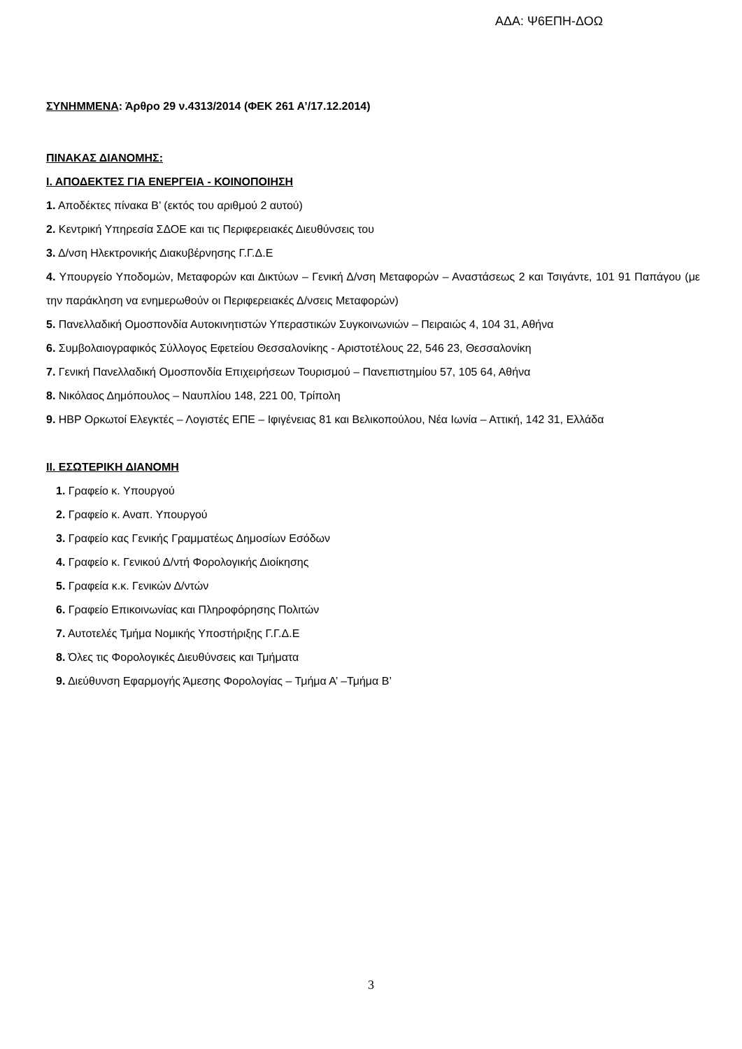ΑΔΑ: Ψ6ΕΠΗ-ΔΟΩ
ΣΥΝΗΜΜΕΝΑ: Άρθρο 29 ν.4313/2014 (ΦΕΚ 261 Α’/17.12.2014)
ΠΙΝΑΚΑΣ ΔΙΑΝΟΜΗΣ:
Ι. ΑΠΟΔΕΚΤΕΣ ΓΙΑ ΕΝΕΡΓΕΙΑ - ΚΟΙΝΟΠΟΙΗΣΗ
1. Αποδέκτες πίνακα Β’ (εκτός του αριθμού 2 αυτού)
2. Κεντρική Υπηρεσία ΣΔΟΕ και τις Περιφερειακές Διευθύνσεις του
3. Δ/νση Ηλεκτρονικής Διακυβέρνησης Γ.Γ.Δ.Ε
4. Υπουργείο Υποδομών, Μεταφορών και Δικτύων – Γενική Δ/νση Μεταφορών – Αναστάσεως 2 και Τσιγάντε, 101 91 Παπάγου (με την παράκληση να ενημερωθούν οι Περιφερειακές Δ/νσεις Μεταφορών)
5. Πανελλαδική Ομοσπονδία Αυτοκινητιστών Υπεραστικών Συγκοινωνιών – Πειραιώς 4, 104 31, Αθήνα
6. Συμβολαιογραφικός Σύλλογος Εφετείου Θεσσαλονίκης - Αριστοτέλους 22, 546 23, Θεσσαλονίκη
7. Γενική Πανελλαδική Ομοσπονδία Επιχειρήσεων Τουρισμού – Πανεπιστημίου 57, 105 64, Αθήνα
8. Νικόλαος Δημόπουλος – Ναυπλίου 148, 221 00, Τρίπολη
9. HBP Ορκωτοί Ελεγκτές – Λογιστές ΕΠΕ – Ιφιγένειας 81 και Βελικοπούλου, Νέα Ιωνία – Αττική, 142 31, Ελλάδα
ΙΙ. ΕΣΩΤΕΡΙΚΗ ΔΙΑΝΟΜΗ
1. Γραφείο κ. Υπουργού
2. Γραφείο κ. Αναπ. Υπουργού
3. Γραφείο κας Γενικής Γραμματέως Δημοσίων Εσόδων
4. Γραφείο κ. Γενικού Δ/ντή Φορολογικής Διοίκησης
5. Γραφεία κ.κ. Γενικών Δ/ντών
6. Γραφείο Επικοινωνίας και Πληροφόρησης Πολιτών
7. Αυτοτελές Τμήμα Νομικής Υποστήριξης Γ.Γ.Δ.Ε
8. Όλες τις Φορολογικές Διευθύνσεις και Τμήματα
9. Διεύθυνση Εφαρμογής Άμεσης Φορολογίας – Τμήμα Α’ –Τμήμα Β’
3